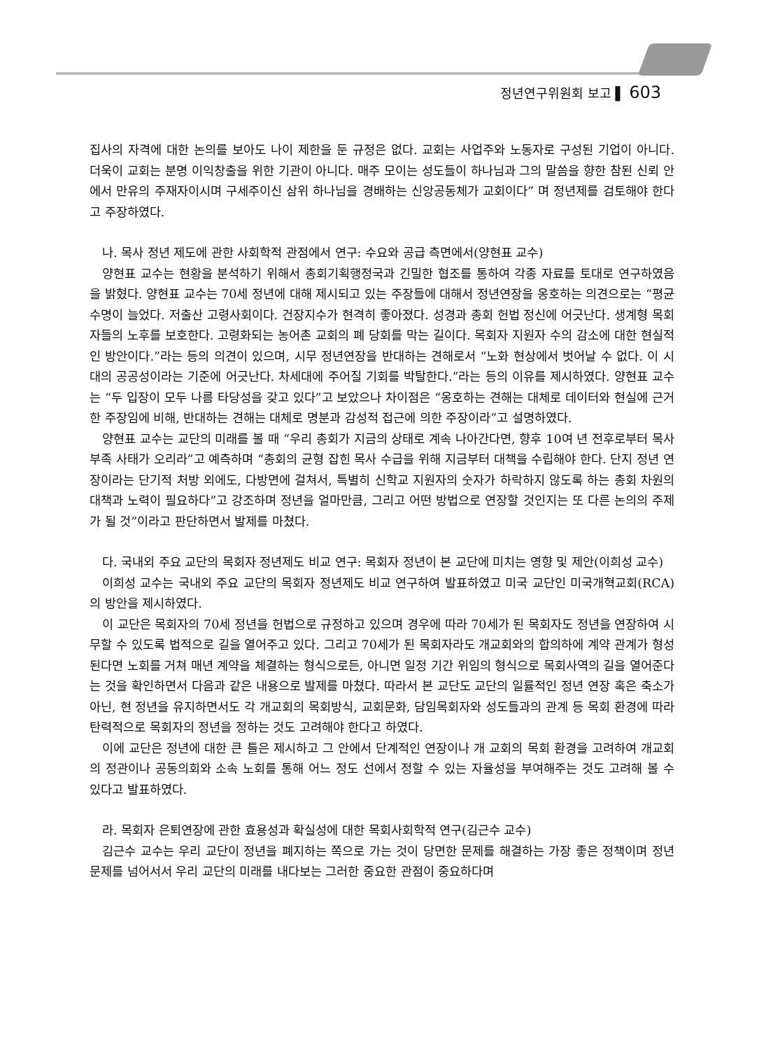정년연구위원회 보고 ▌ 603
집사의 자격에 대한 논의를 보아도 나이 제한을 둔 규정은 없다. 교회는 사업주와 노동자로 구성된 기업이 아니다. 더욱이 교회는 분명 이익창출을 위한 기관이 아니다. 매주 모이는 성도들이 하나님과 그의 말씀을 향한 참된 신뢰 안에서 만유의 주재자이시며 구세주이신 삼위 하나님을 경배하는 신앙공동체가 교회이다” 며 정년제를 검토해야 한다고 주장하였다.
나. 목사 정년 제도에 관한 사회학적 관점에서 연구: 수요와 공급 측면에서(양현표 교수)
양현표 교수는 현황을 분석하기 위해서 총회기획행정국과 긴밀한 협조를 통하여 각종 자료를 토대로 연구하였음을 밝혔다. 양현표 교수는 70세 정년에 대해 제시되고 있는 주장들에 대해서 정년연장을 옹호하는 의견으로는 “평균수명이 늘었다. 저출산 고령사회이다. 건장지수가 현격히 좋아졌다. 성경과 총회 헌법 정신에 어긋난다. 생계형 목회자들의 노후를 보호한다. 고령화되는 농어촌 교회의 폐 당회를 막는 길이다. 목회자 지원자 수의 감소에 대한 현실적인 방안이다.”라는 등의 의견이 있으며, 시무 정년연장을 반대하는 견해로서 “노화 현상에서 벗어날 수 없다. 이 시대의 공공성이라는 기준에 어긋난다. 차세대에 주어질 기회를 박탈한다.”라는 등의 이유를 제시하였다. 양현표 교수는 “두 입장이 모두 나름 타당성을 갖고 있다”고 보았으나 차이점은 “옹호하는 견해는 대체로 데이터와 현실에 근거한 주장임에 비해, 반대하는 견해는 대체로 명분과 감성적 접근에 의한 주장이라”고 설명하였다.
양현표 교수는 교단의 미래를 볼 때 “우리 총회가 지금의 상태로 계속 나아간다면, 향후 10여 년 전후로부터 목사 부족 사태가 오리라”고 예측하며 “총회의 균형 잡힌 목사 수급을 위해 지금부터 대책을 수립해야 한다. 단지 정년 연장이라는 단기적 처방 외에도, 다방면에 걸쳐서, 특별히 신학교 지원자의 숫자가 하락하지 않도록 하는 총회 차원의 대책과 노력이 필요하다”고 강조하며 정년을 얼마만큼, 그리고 어떤 방법으로 연장할 것인지는 또 다른 논의의 주제가 될 것”이라고 판단하면서 발제를 마쳤다.
다. 국내외 주요 교단의 목회자 정년제도 비교 연구: 목회자 정년이 본 교단에 미치는 영향 및 제안(이희성 교수)
이희성 교수는 국내외 주요 교단의 목회자 정년제도 비교 연구하여 발표하였고 미국 교단인 미국개혁교회(RCA)의 방안을 제시하였다.
이 교단은 목회자의 70세 정년을 헌법으로 규정하고 있으며 경우에 따라 70세가 된 목회자도 정년을 연장하여 시무할 수 있도록 법적으로 길을 열어주고 있다. 그리고 70세가 된 목회자라도 개교회와의 합의하에 계약 관계가 형성된다면 노회를 거쳐 매년 계약을 체결하는 형식으로든, 아니면 일정 기간 위임의 형식으로 목회사역의 길을 열어준다는 것을 확인하면서 다음과 같은 내용으로 발제를 마쳤다. 따라서 본 교단도 교단의 일률적인 정년 연장 혹은 축소가 아닌, 현 정년을 유지하면서도 각 개교회의 목회방식, 교회문화, 담임목회자와 성도들과의 관계 등 목회 환경에 따라 탄력적으로 목회자의 정년을 정하는 것도 고려해야 한다고 하였다.
이에 교단은 정년에 대한 큰 틀은 제시하고 그 안에서 단계적인 연장이나 개 교회의 목회 환경을 고려하여 개교회의 정관이나 공동의회와 소속 노회를 통해 어느 정도 선에서 정할 수 있는 자율성을 부여해주는 것도 고려해 볼 수 있다고 발표하였다.
라. 목회자 은퇴연장에 관한 효용성과 확실성에 대한 목회사회학적 연구(김근수 교수)
김근수 교수는 우리 교단이 정년을 폐지하는 쪽으로 가는 것이 당면한 문제를 해결하는 가장 좋은 정책이며 정년 문제를 넘어서서 우리 교단의 미래를 내다보는 그러한 중요한 관점이 중요하다며